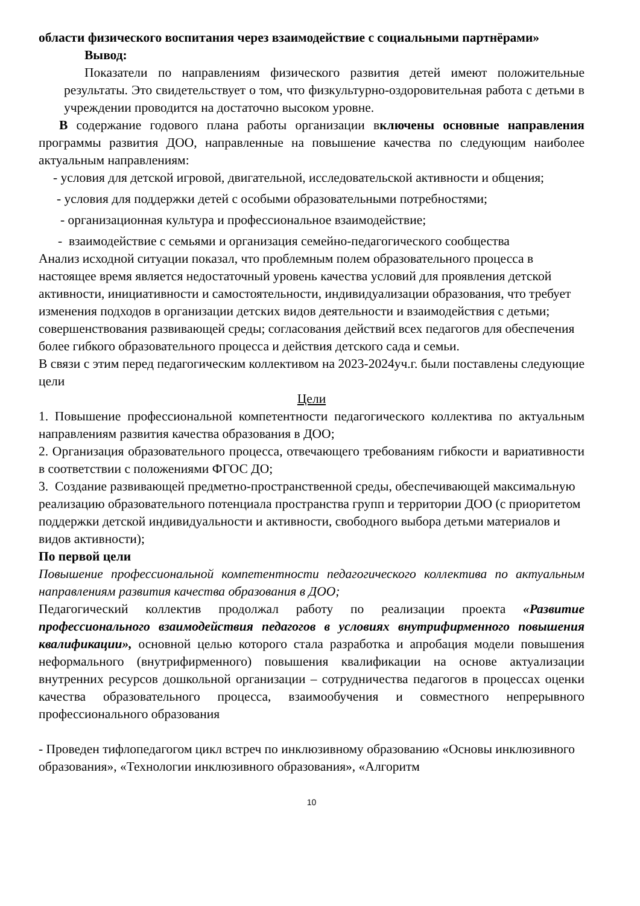области физического воспитания через взаимодействие с социальными партнёрами»
Вывод:
Показатели по направлениям физического развития детей имеют положительные результаты. Это свидетельствует о том, что физкультурно-оздоровительная работа с детьми в учреждении проводится на достаточно высоком уровне.
В содержание годового плана работы организации включены основные направления программы развития ДОО, направленные на повышение качества по следующим наиболее актуальным направлениям:
- условия для детской игровой, двигательной, исследовательской активности и общения;
- условия для поддержки детей с особыми образовательными потребностями;
- организационная культура и профессиональное взаимодействие;
- взаимодействие с семьями и организация семейно-педагогического сообщества
Анализ исходной ситуации показал, что проблемным полем образовательного процесса в настоящее время является недостаточный уровень качества условий для проявления детской активности, инициативности и самостоятельности, индивидуализации образования, что требует изменения подходов в организации детских видов деятельности и взаимодействия с детьми; совершенствования развивающей среды; согласования действий всех педагогов для обеспечения более гибкого образовательного процесса и действия детского сада и семьи.
В связи с этим перед педагогическим коллективом на 2023-2024уч.г. были поставлены следующие цели
Цели
1. Повышение профессиональной компетентности педагогического коллектива по актуальным направлениям развития качества образования в ДОО;
2. Организация образовательного процесса, отвечающего требованиям гибкости и вариативности в соответствии с положениями ФГОС ДО;
3. Создание развивающей предметно-пространственной среды, обеспечивающей максимальную реализацию образовательного потенциала пространства групп и территории ДОО (с приоритетом поддержки детской индивидуальности и активности, свободного выбора детьми материалов и видов активности);
По первой цели
Повышение профессиональной компетентности педагогического коллектива по актуальным направлениям развития качества образования в ДОО;
Педагогический коллектив продолжал работу по реализации проекта «Развитие профессионального взаимодействия педагогов в условиях внутрифирменного повышения квалификации», основной целью которого стала разработка и апробация модели повышения неформального (внутрифирменного) повышения квалификации на основе актуализации внутренних ресурсов дошкольной организации – сотрудничества педагогов в процессах оценки качества образовательного процесса, взаимообучения и совместного непрерывного профессионального образования
- Проведен тифлопедагогом цикл встреч по инклюзивному образованию «Основы инклюзивного образования», «Технологии инклюзивного образования», «Алгоритм
10